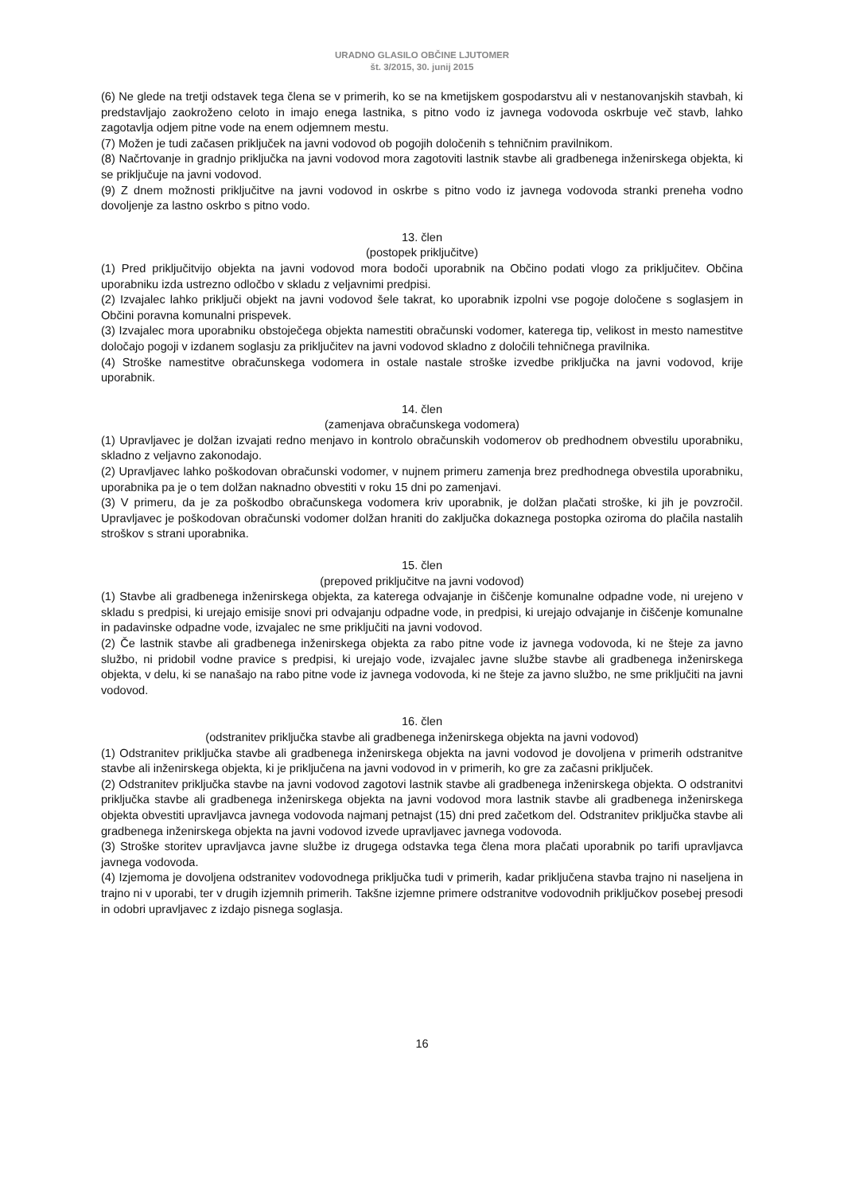URADNO GLASILO OBČINE LJUTOMER
št. 3/2015, 30. junij 2015
(6) Ne glede na tretji odstavek tega člena se v primerih, ko se na kmetijskem gospodarstvu ali v nestanovanjskih stavbah, ki predstavljajo zaokroženo celoto in imajo enega lastnika, s pitno vodo iz javnega vodovoda oskrbuje več stavb, lahko zagotavlja odjem pitne vode na enem odjemnem mestu.
(7) Možen je tudi začasen priključek na javni vodovod ob pogojih določenih s tehničnim pravilnikom.
(8) Načrtovanje in gradnjo priključka na javni vodovod mora zagotoviti lastnik stavbe ali gradbenega inženirskega objekta, ki se priključuje na javni vodovod.
(9) Z dnem možnosti priključitve na javni vodovod in oskrbe s pitno vodo iz javnega vodovoda stranki preneha vodno dovoljenje za lastno oskrbo s pitno vodo.
13. člen
(postopek priključitve)
(1) Pred priključitvijo objekta na javni vodovod mora bodoči uporabnik na Občino podati vlogo za priključitev. Občina uporabniku izda ustrezno odločbo v skladu z veljavnimi predpisi.
(2) Izvajalec lahko priključi objekt na javni vodovod šele takrat, ko uporabnik izpolni vse pogoje določene s soglasjem in Občini poravna komunalni prispevek.
(3) Izvajalec mora uporabniku obstoječega objekta namestiti obračunski vodomer, katerega tip, velikost in mesto namestitve določajo pogoji v izdanem soglasju za priključitev na javni vodovod skladno z določili tehničnega pravilnika.
(4) Stroške namestitve obračunskega vodomera in ostale nastale stroške izvedbe priključka na javni vodovod, krije uporabnik.
14. člen
(zamenjava obračunskega vodomera)
(1) Upravljavec je dolžan izvajati redno menjavo in kontrolo obračunskih vodomerov ob predhodnem obvestilu uporabniku, skladno z veljavno zakonodajo.
(2) Upravljavec lahko poškodovan obračunski vodomer, v nujnem primeru zamenja brez predhodnega obvestila uporabniku, uporabnika pa je o tem dolžan naknadno obvestiti v roku 15 dni po zamenjavi.
(3) V primeru, da je za poškodbo obračunskega vodomera kriv uporabnik, je dolžan plačati stroške, ki jih je povzročil. Upravljavec je poškodovan obračunski vodomer dolžan hraniti do zaključka dokaznega postopka oziroma do plačila nastalih stroškov s strani uporabnika.
15. člen
(prepoved priključitve na javni vodovod)
(1) Stavbe ali gradbenega inženirskega objekta, za katerega odvajanje in čiščenje komunalne odpadne vode, ni urejeno v skladu s predpisi, ki urejajo emisije snovi pri odvajanju odpadne vode, in predpisi, ki urejajo odvajanje in čiščenje komunalne in padavinske odpadne vode, izvajalec ne sme priključiti na javni vodovod.
(2) Če lastnik stavbe ali gradbenega inženirskega objekta za rabo pitne vode iz javnega vodovoda, ki ne šteje za javno službo, ni pridobil vodne pravice s predpisi, ki urejajo vode, izvajalec javne službe stavbe ali gradbenega inženirskega objekta, v delu, ki se nanašajo na rabo pitne vode iz javnega vodovoda, ki ne šteje za javno službo, ne sme priključiti na javni vodovod.
16. člen
(odstranitev priključka stavbe ali gradbenega inženirskega objekta na javni vodovod)
(1) Odstranitev priključka stavbe ali gradbenega inženirskega objekta na javni vodovod je dovoljena v primerih odstranitve stavbe ali inženirskega objekta, ki je priključena na javni vodovod in v primerih, ko gre za začasni priključek.
(2) Odstranitev priključka stavbe na javni vodovod zagotovi lastnik stavbe ali gradbenega inženirskega objekta. O odstranitvi priključka stavbe ali gradbenega inženirskega objekta na javni vodovod mora lastnik stavbe ali gradbenega inženirskega objekta obvestiti upravljavca javnega vodovoda najmanj petnajst (15) dni pred začetkom del. Odstranitev priključka stavbe ali gradbenega inženirskega objekta na javni vodovod izvede upravljavec javnega vodovoda.
(3) Stroške storitev upravljavca javne službe iz drugega odstavka tega člena mora plačati uporabnik po tarifi upravljavca javnega vodovoda.
(4) Izjemoma je dovoljena odstranitev vodovodnega priključka tudi v primerih, kadar priključena stavba trajno ni naseljena in trajno ni v uporabi, ter v drugih izjemnih primerih. Takšne izjemne primere odstranitve vodovodnih priključkov posebej presodi in odobri upravljavec z izdajo pisnega soglasja.
16